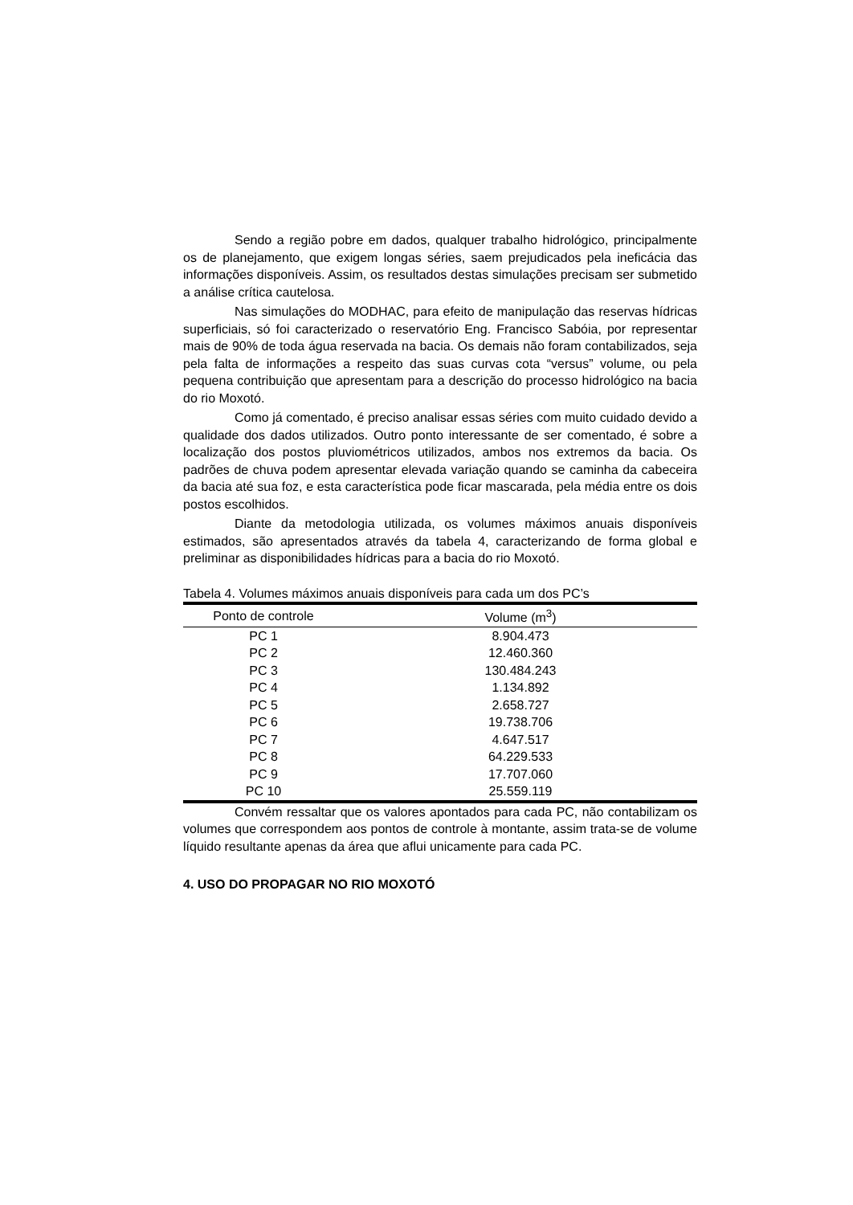Sendo a região pobre em dados, qualquer trabalho hidrológico, principalmente os de planejamento, que exigem longas séries, saem prejudicados pela ineficácia das informações disponíveis. Assim, os resultados destas simulações precisam ser submetido a análise crítica cautelosa.
Nas simulações do MODHAC, para efeito de manipulação das reservas hídricas superficiais, só foi caracterizado o reservatório Eng. Francisco Sabóia, por representar mais de 90% de toda água reservada na bacia. Os demais não foram contabilizados, seja pela falta de informações a respeito das suas curvas cota “versus” volume, ou pela pequena contribuição que apresentam para a descrição do processo hidrológico na bacia do rio Moxotó.
Como já comentado, é preciso analisar essas séries com muito cuidado devido a qualidade dos dados utilizados. Outro ponto interessante de ser comentado, é sobre a localização dos postos pluviométricos utilizados, ambos nos extremos da bacia. Os padrões de chuva podem apresentar elevada variação quando se caminha da cabeceira da bacia até sua foz, e esta característica pode ficar mascarada, pela média entre os dois postos escolhidos.
Diante da metodologia utilizada, os volumes máximos anuais disponíveis estimados, são apresentados através da tabela 4, caracterizando de forma global e preliminar as disponibilidades hídricas para a bacia do rio Moxotó.
Tabela 4. Volumes máximos anuais disponíveis para cada um dos PC’s
| Ponto de controle | Volume (m<sup>3</sup>) |
| --- | --- |
| PC 1 | 8.904.473 |
| PC 2 | 12.460.360 |
| PC 3 | 130.484.243 |
| PC 4 | 1.134.892 |
| PC 5 | 2.658.727 |
| PC 6 | 19.738.706 |
| PC 7 | 4.647.517 |
| PC 8 | 64.229.533 |
| PC 9 | 17.707.060 |
| PC 10 | 25.559.119 |
Convém ressaltar que os valores apontados para cada PC, não contabilizam os volumes que correspondem aos pontos de controle à montante, assim trata-se de volume líquido resultante apenas da área que aflui unicamente para cada PC.
4. USO DO PROPAGAR NO RIO MOXOTÓ